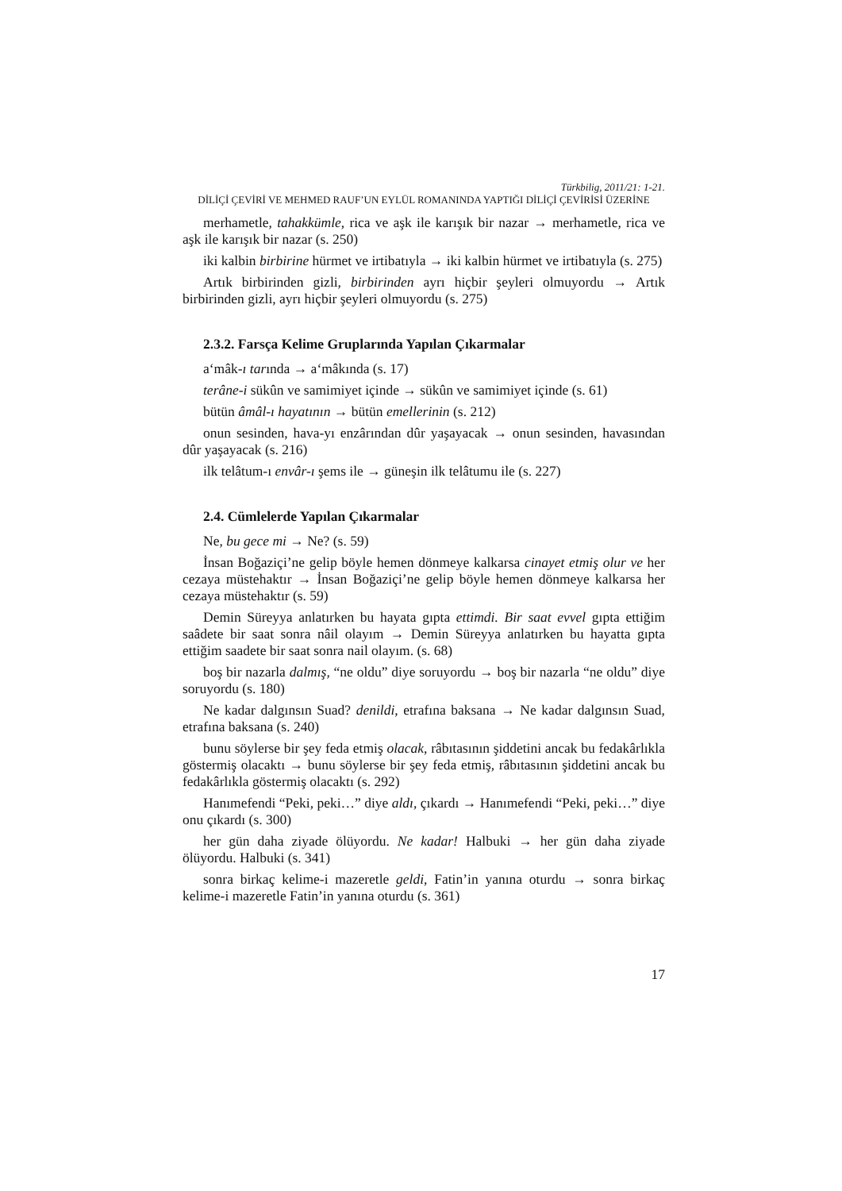Türkbilig, 2011/21: 1-21.
DİLİÇİ ÇEVİRİ VE MEHMED RAUF’UN EYLÜL ROMANINDA YAPTIĞI DİLİÇİ ÇEVİRİSİ ÜZERİNE
merhametle, tahakkümle, rica ve aşk ile karışık bir nazar → merhametle, rica ve aşk ile karışık bir nazar (s. 250)
iki kalbin birbirine hürmet ve irtibatıyla → iki kalbin hürmet ve irtibatıyla (s. 275)
Artık birbirinden gizli, birbirinden ayrı hiçbir şeyleri olmuyordu → Artık birbirinden gizli, ayrı hiçbir şeyleri olmuyordu (s. 275)
2.3.2. Farsça Kelime Gruplarında Yapılan Çıkarmalar
a‘mâk-ı tarında → a‘mâkında (s. 17)
terâne-i sükûn ve samimiyet içinde → sükûn ve samimiyet içinde (s. 61)
bütün âmâl-ı hayatının → bütün emellerinin (s. 212)
onun sesinden, hava-yı enzârından dûr yaşayacak → onun sesinden, havasından dûr yaşayacak (s. 216)
ilk telâtum-ı envâr-ı şems ile → güneşin ilk telâtumu ile (s. 227)
2.4. Cümlelerde Yapılan Çıkarmalar
Ne, bu gece mi → Ne? (s. 59)
İnsan Boğaziçi’ne gelip böyle hemen dönmeye kalkarsa cinayet etmiş olur ve her cezaya müstehaktır → İnsan Boğaziçi’ne gelip böyle hemen dönmeye kalkarsa her cezaya müstehaktır (s. 59)
Demin Süreyya anlatırken bu hayata gıpta ettimdi. Bir saat evvel gıpta ettiğim saâdete bir saat sonra nâil olayım → Demin Süreyya anlatırken bu hayatta gıpta ettiğim saadete bir saat sonra nail olayım. (s. 68)
boş bir nazarla dalmış, “ne oldu” diye soruyordu → boş bir nazarla “ne oldu” diye soruyordu (s. 180)
Ne kadar dalgınsın Suad? denildi, etrafına baksana → Ne kadar dalgınsın Suad, etrafına baksana (s. 240)
bunu söylerse bir şey feda etmiş olacak, râbıtasının şiddetini ancak bu fedakârlıkla göstermiş olacaktı → bunu söylerse bir şey feda etmiş, râbıtasının şiddetini ancak bu fedakârlıkla göstermiş olacaktı (s. 292)
Hanımefendi “Peki, peki…” diye aldı, çıkardı → Hanımefendi “Peki, peki…” diye onu çıkardı (s. 300)
her gün daha ziyade ölüyordu. Ne kadar! Halbuki → her gün daha ziyade ölüyordu. Halbuki (s. 341)
sonra birkaç kelime-i mazeretle geldi, Fatin’in yanına oturdu → sonra birkaç kelime-i mazeretle Fatin’in yanına oturdu (s. 361)
17